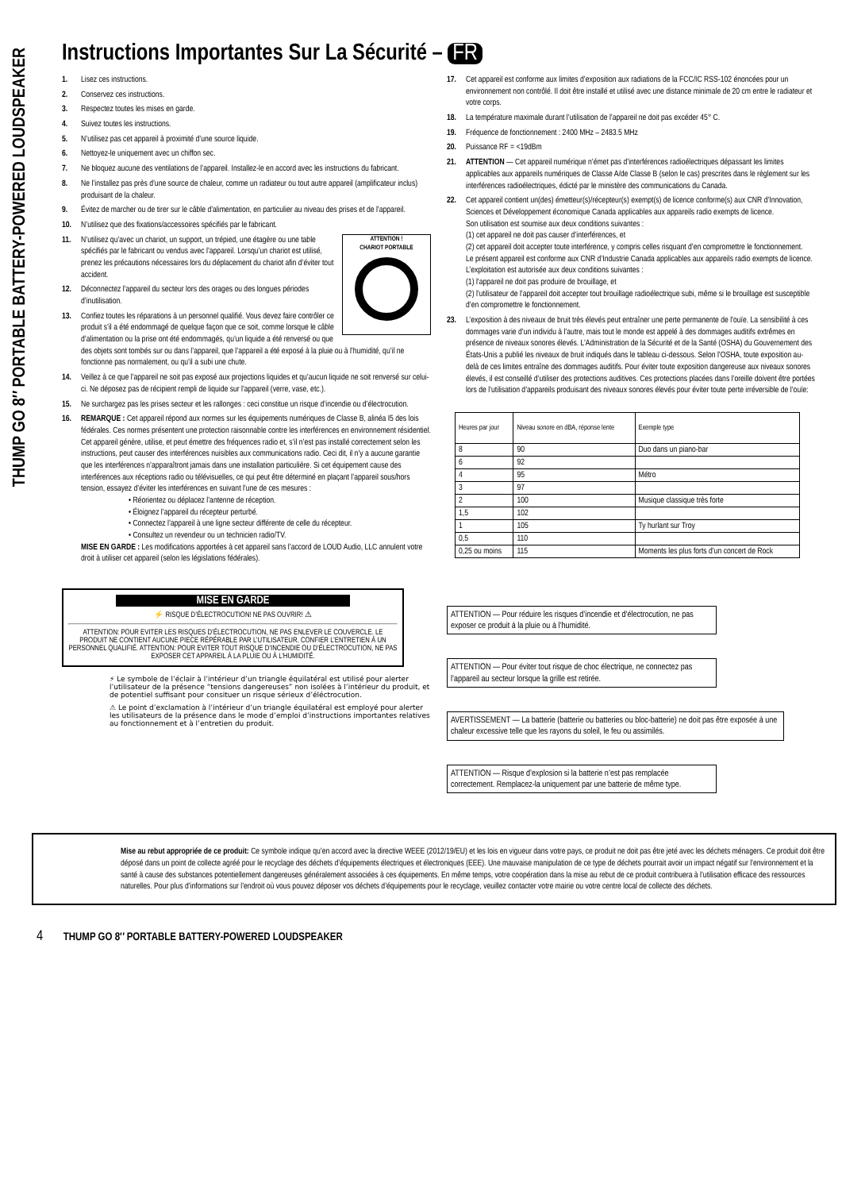THUMP GO 8″ PORTABLE BATTERY-POWERED LOUDSPEAKER
Instructions Importantes Sur La Sécurité – FR
1. Lisez ces instructions.
2. Conservez ces instructions.
3. Respectez toutes les mises en garde.
4. Suivez toutes les instructions.
5. N’utilisez pas cet appareil à proximité d’une source liquide.
6. Nettoyez-le uniquement avec un chiffon sec.
7. Ne bloquez aucune des ventilations de l’appareil. Installez-le en accord avec les instructions du fabricant.
8. Ne l’installez pas près d’une source de chaleur, comme un radiateur ou tout autre appareil (amplificateur inclus) produisant de la chaleur.
9. Évitez de marcher ou de tirer sur le câble d’alimentation, en particulier au niveau des prises et de l’appareil.
10. N’utilisez que des fixations/accessoires spécifiés par le fabricant.
ATTENTION !
CHARIOT PORTABLE
11. N’utilisez qu’avec un chariot, un support, un trépied, une étagère ou une table spécifiés par le fabricant ou vendus avec l’appareil. Lorsqu’un chariot est utilisé, prenez les précautions nécessaires lors du déplacement du chariot afin d’éviter tout accident.
12. Déconnectez l’appareil du secteur lors des orages ou des longues périodes d’inutilisation.
13. Confiez toutes les réparations à un personnel qualifié. Vous devez faire contrôler ce produit s’il a été endommagé de quelque façon que ce soit, comme lorsque le câble d’alimentation ou la prise ont été endommagés, qu’un liquide a été renversé ou que des objets sont tombés sur ou dans l’appareil, que l’appareil a été exposé à la pluie ou à l’humidité, qu’il ne fonctionne pas normalement, ou qu’il a subi une chute.
14. Veillez à ce que l’appareil ne soit pas exposé aux projections liquides et qu’aucun liquide ne soit renversé sur celui-ci. Ne déposez pas de récipient rempli de liquide sur l’appareil (verre, vase, etc.).
15. Ne surchargez pas les prises secteur et les rallonges : ceci constitue un risque d’incendie ou d’électrocution.
16. REMARQUE : Cet appareil répond aux normes sur les équipements numériques de Classe B, alinéa I5 des lois fédérales. Ces normes présentent une protection raisonnable contre les interférences en environnement résidentiel. Cet appareil génère, utilise, et peut émettre des fréquences radio et, s’il n’est pas installé correctement selon les instructions, peut causer des interférences nuisibles aux communications radio. Ceci dit, il n’y a aucune garantie que les interférences n’apparaîtront jamais dans une installation particulière. Si cet équipement cause des interférences aux réceptions radio ou télévisuelles, ce qui peut être déterminé en plaçant l’appareil sous/hors tension, essayez d’éviter les interférences en suivant l’une de ces mesures :
• Réorientez ou déplacez l’antenne de réception.
• Éloignez l’appareil du récepteur perturbé.
• Connectez l’appareil à une ligne secteur différente de celle du récepteur.
• Consultez un revendeur ou un technicien radio/TV.
MISE EN GARDE : Les modifications apportées à cet appareil sans l’accord de LOUD Audio, LLC annulent votre droit à utiliser cet appareil (selon les législations fédérales).
MISE EN GARDE
⚡ RISQUE D’ÉLECTROCUTION! NE PAS OUVRIR! ⚠
ATTENTION: POUR EVITER LES RISQUES D’ÉLECTROCUTION, NE PAS ENLEVER LE COUVERCLE. LE PRODUIT NE CONTIENT AUCUNE PIECE RÉPÉRABLE PAR L’UTILISATEUR. CONFIER L’ENTRETIEN À UN PERSONNEL QUALIFIÉ. ATTENTION: POUR EVITER TOUT RISQUE D’INCENDIE OU D’ÉLECTROCUTION, NE PAS EXPOSER CET APPAREIL À LA PLUIE OU À L’HUMIDITÉ.
⚡ Le symbole de l’éclair à l’intérieur d’un triangle équilatéral est utilisé pour alerter l’utilisateur de la présence “tensions dangereuses” non isolées à l’intérieur du produit, et de potentiel suffisant pour consituer un risque sérieux d’éléctrocution.
⚠ Le point d’exclamation à l’intérieur d’un triangle équilatéral est employé pour alerter les utilisateurs de la présence dans le mode d’emploi d’instructions importantes relatives au fonctionnement et à l’entretien du produit.
17. Cet appareil est conforme aux limites d’exposition aux radiations de la FCC/IC RSS-102 énoncées pour un environnement non contrôlé. Il doit être installé et utilisé avec une distance minimale de 20 cm entre le radiateur et votre corps.
18. La température maximale durant l’utilisation de l’appareil ne doit pas excéder 45° C.
19. Fréquence de fonctionnement : 2400 MHz – 2483.5 MHz
20. Puissance RF = <19dBm
21. ATTENTION — Cet appareil numérique n’émet pas d’interférences radioélectriques dépassant les limites applicables aux appareils numériques de Classe A/de Classe B (selon le cas) prescrites dans le règlement sur les interférences radioélectriques, édicté par le ministère des communications du Canada.
22. Cet appareil contient un(des) émetteur(s)/récepteur(s) exempt(s) de licence conforme(s) aux CNR d’Innovation, Sciences et Développement économique Canada applicables aux appareils radio exempts de licence.
Son utilisation est soumise aux deux conditions suivantes :
(1) cet appareil ne doit pas causer d’interférences, et
(2) cet appareil doit accepter toute interférence, y compris celles risquant d’en compromettre le fonctionnement.
Le présent appareil est conforme aux CNR d’Industrie Canada applicables aux appareils radio exempts de licence. L’exploitation est autorisée aux deux conditions suivantes :
(1) l’appareil ne doit pas produire de brouillage, et
(2) l’utilisateur de l’appareil doit accepter tout brouillage radioélectrique subi, même si le brouillage est susceptible d’en compromettre le fonctionnement.
23. L’exposition à des niveaux de bruit très élevés peut entraîner une perte permanente de l’ouïe. La sensibilité à ces dommages varie d’un individu à l’autre, mais tout le monde est appelé à des dommages auditifs extrêmes en présence de niveaux sonores élevés. L’Administration de la Sécurité et de la Santé (OSHA) du Gouvernement des États-Unis a publié les niveaux de bruit indiqués dans le tableau ci-dessous. Selon l’OSHA, toute exposition au-delà de ces limites entraîne des dommages auditifs. Pour éviter toute exposition dangereuse aux niveaux sonores élevés, il est conseillé d’utiliser des protections auditives. Ces protections placées dans l’oreille doivent être portées lors de l’utilisation d’appareils produisant des niveaux sonores élevés pour éviter toute perte irréversible de l’ouïe:
| Heures par jour | Niveau sonore en dBA, réponse lente | Exemple type |
| --- | --- | --- |
| 8 | 90 | Duo dans un piano-bar |
| 6 | 92 | |
| 4 | 95 | Métro |
| 3 | 97 | |
| 2 | 100 | Musique classique très forte |
| 1,5 | 102 | |
| 1 | 105 | Ty hurlant sur Troy |
| 0,5 | 110 | |
| 0,25 ou moins | 115 | Moments les plus forts d’un concert de Rock |
ATTENTION — Pour réduire les risques d’incendie et d’électrocution, ne pas exposer ce produit à la pluie ou à l’humidité.
ATTENTION — Pour éviter tout risque de choc électrique, ne connectez pas l’appareil au secteur lorsque la grille est retirée.
AVERTISSEMENT — La batterie (batterie ou batteries ou bloc-batterie) ne doit pas être exposée à une chaleur excessive telle que les rayons du soleil, le feu ou assimilés.
ATTENTION — Risque d’explosion si la batterie n’est pas remplacée correctement. Remplacez-la uniquement par une batterie de même type.
Mise au rebut appropriée de ce produit: Ce symbole indique qu’en accord avec la directive WEEE (2012/19/EU) et les lois en vigueur dans votre pays, ce produit ne doit pas être jeté avec les déchets ménagers. Ce produit doit être déposé dans un point de collecte agréé pour le recyclage des déchets d’équipements électriques et électroniques (EEE). Une mauvaise manipulation de ce type de déchets pourrait avoir un impact négatif sur l’environnement et la santé à cause des substances potentiellement dangereuses généralement associées à ces équipements. En même temps, votre coopération dans la mise au rebut de ce produit contribuera à l’utilisation efficace des ressources naturelles. Pour plus d’informations sur l’endroit où vous pouvez déposer vos déchets d’équipements pour le recyclage, veuillez contacter votre mairie ou votre centre local de collecte des déchets.
4 THUMP GO 8″ PORTABLE BATTERY-POWERED LOUDSPEAKER